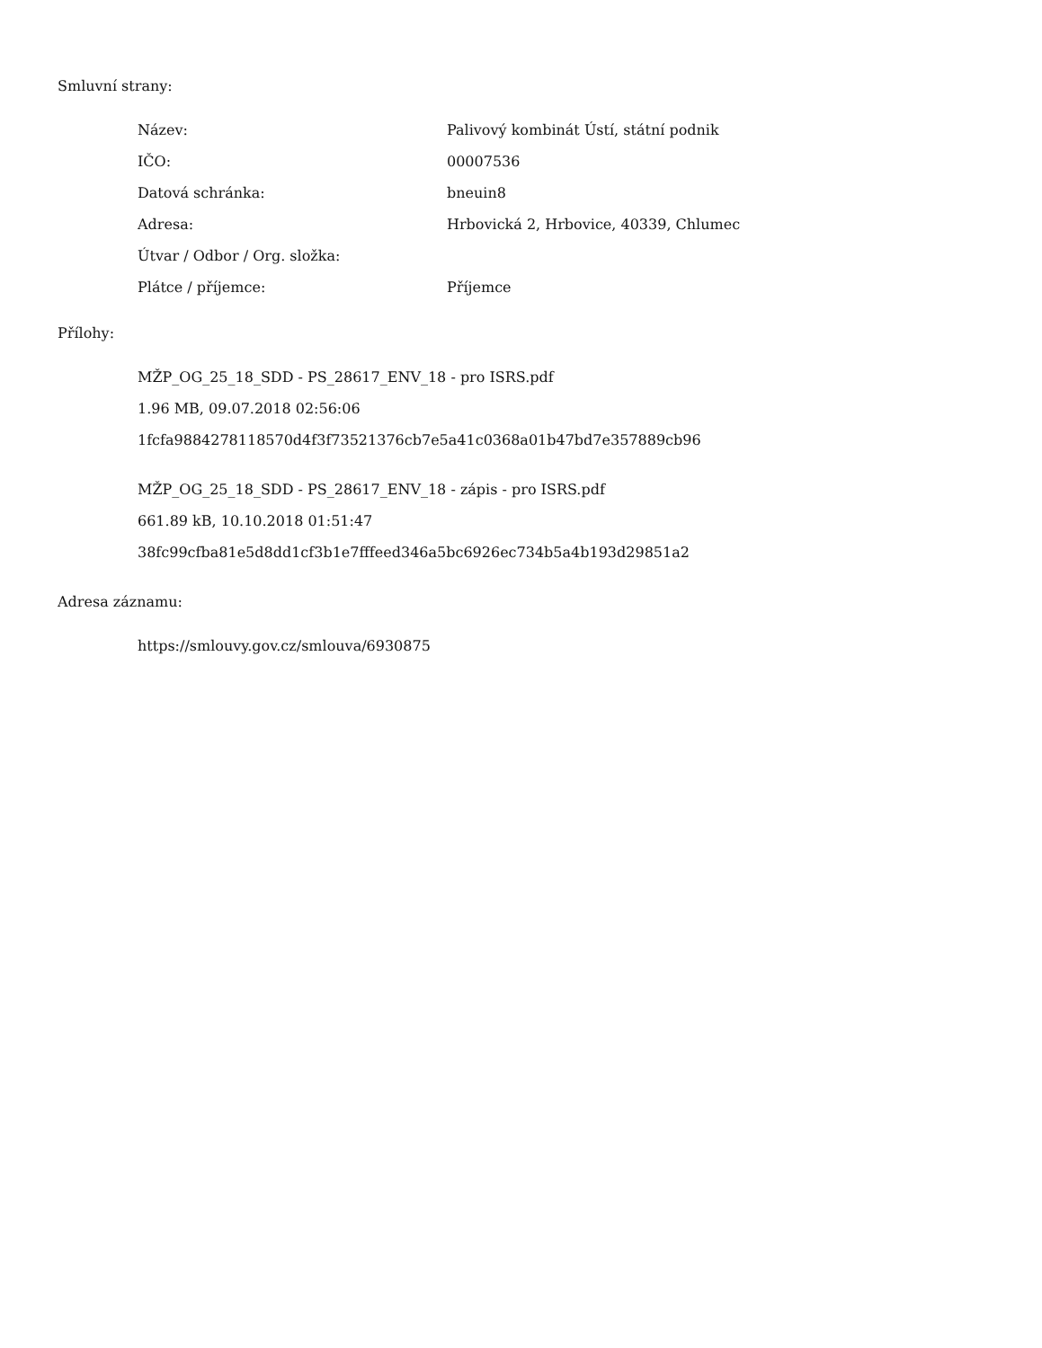Smluvní strany:
| Název: | Palivový kombinát Ústí, státní podnik |
| IČO: | 00007536 |
| Datová schránka: | bneuin8 |
| Adresa: | Hrbovická 2, Hrbovice, 40339, Chlumec |
| Útvar / Odbor / Org. složka: | |
| Plátce / příjemce: | Příjemce |
Přílohy:
MŽP_OG_25_18_SDD - PS_28617_ENV_18 - pro ISRS.pdf
1.96 MB, 09.07.2018 02:56:06
1fcfa9884278118570d4f3f73521376cb7e5a41c0368a01b47bd7e357889cb96
MŽP_OG_25_18_SDD - PS_28617_ENV_18 - zápis - pro ISRS.pdf
661.89 kB, 10.10.2018 01:51:47
38fc99cfba81e5d8dd1cf3b1e7fffeed346a5bc6926ec734b5a4b193d29851a2
Adresa záznamu:
https://smlouvy.gov.cz/smlouva/6930875